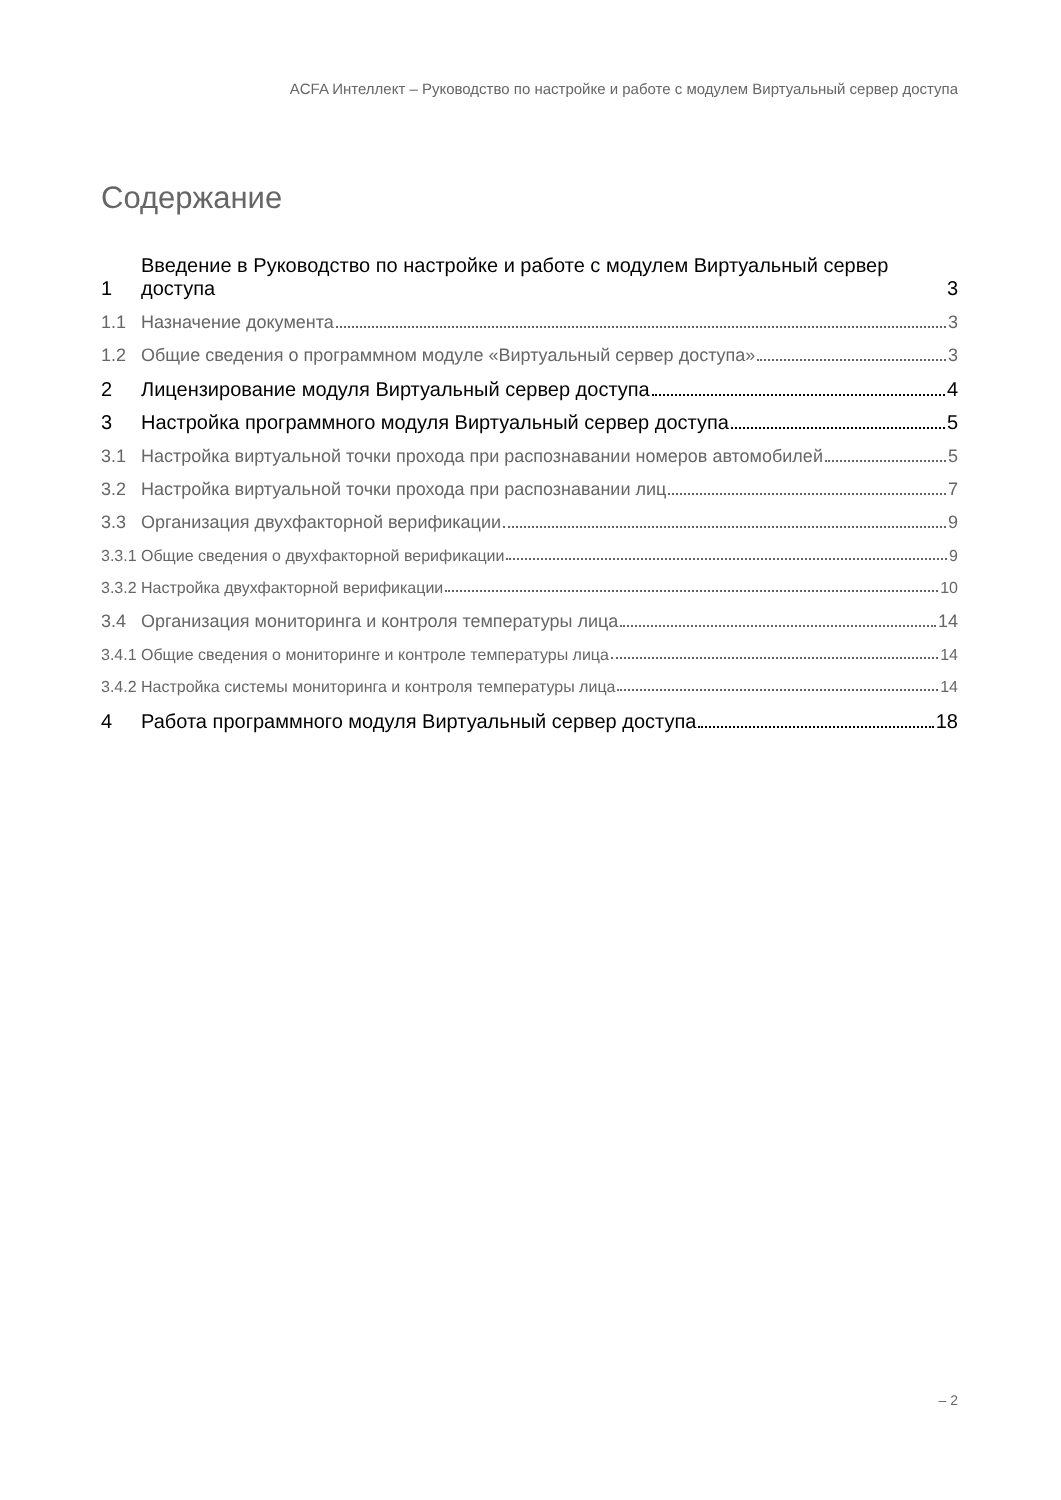ACFA Интеллект – Руководство по настройке и работе с модулем Виртуальный сервер доступа
Содержание
1 Введение в Руководство по настройке и работе с модулем Виртуальный сервер доступа 3
1.1 Назначение документа 3
1.2 Общие сведения о программном модуле «Виртуальный сервер доступа» 3
2 Лицензирование модуля Виртуальный сервер доступа 4
3 Настройка программного модуля Виртуальный сервер доступа 5
3.1 Настройка виртуальной точки прохода при распознавании номеров автомобилей 5
3.2 Настройка виртуальной точки прохода при распознавании лиц 7
3.3 Организация двухфакторной верификации 9
3.3.1 Общие сведения о двухфакторной верификации 9
3.3.2 Настройка двухфакторной верификации 10
3.4 Организация мониторинга и контроля температуры лица 14
3.4.1 Общие сведения о мониторинге и контроле температуры лица 14
3.4.2 Настройка системы мониторинга и контроля температуры лица 14
4 Работа программного модуля Виртуальный сервер доступа 18
– 2